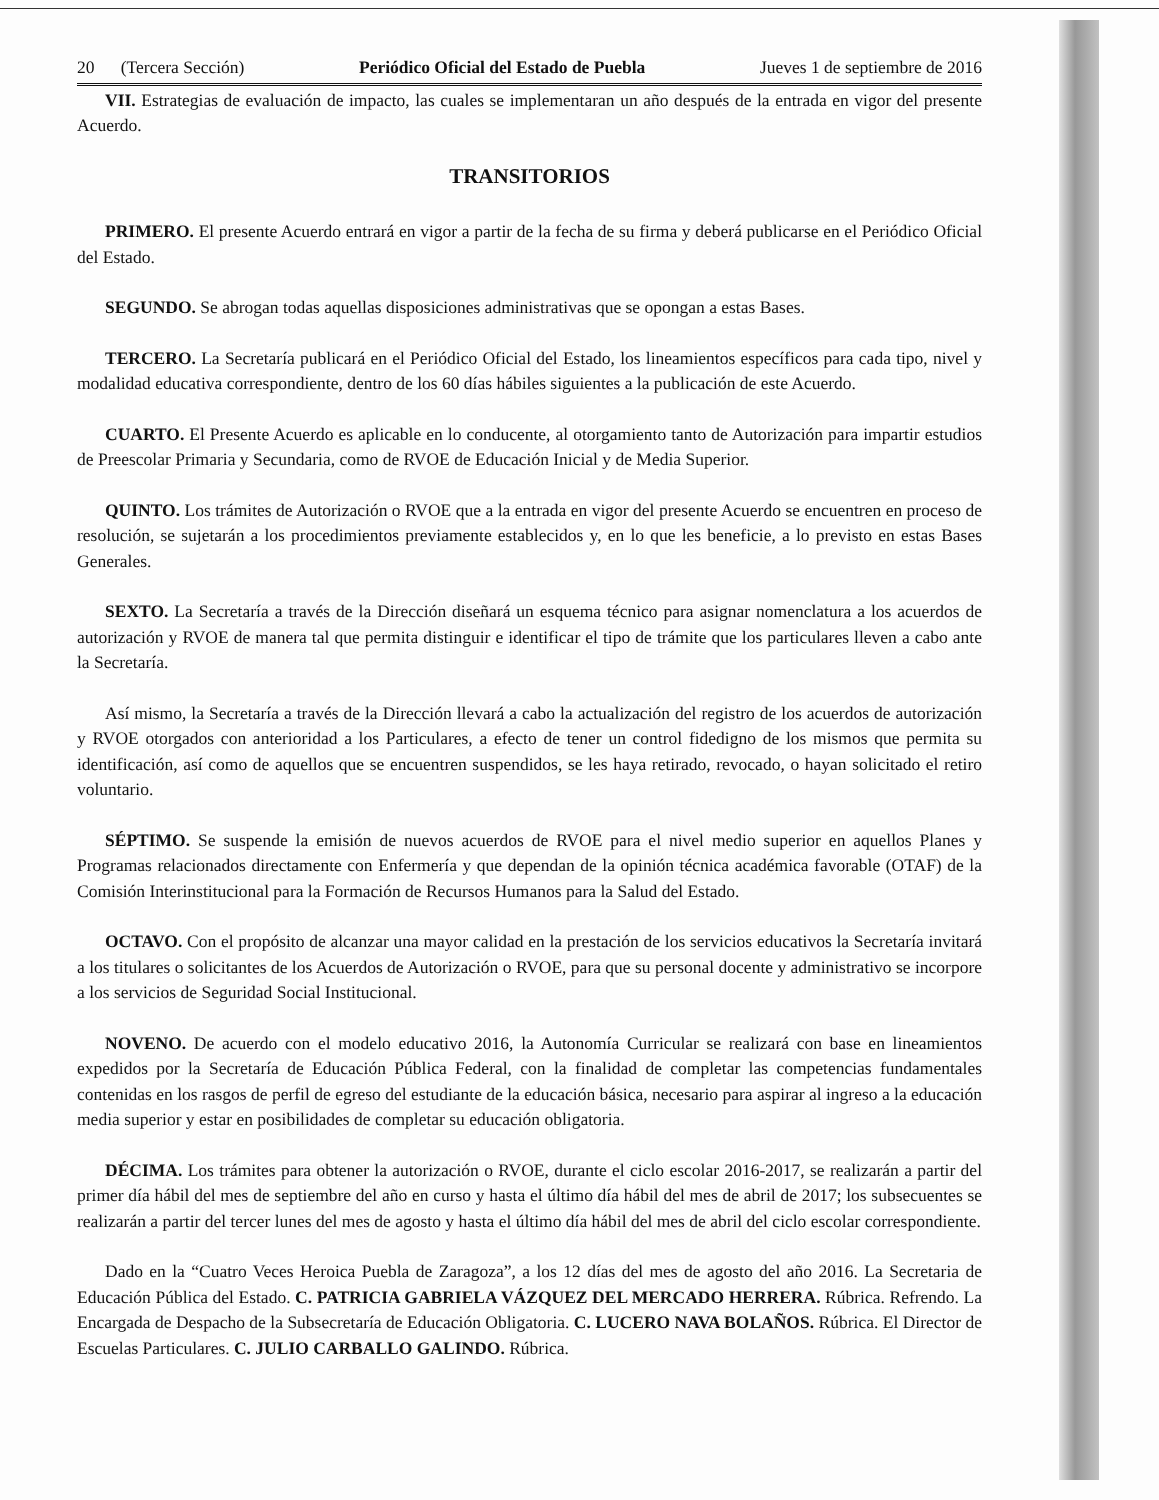20 (Tercera Sección) Periódico Oficial del Estado de Puebla Jueves 1 de septiembre de 2016
VII. Estrategias de evaluación de impacto, las cuales se implementaran un año después de la entrada en vigor del presente Acuerdo.
TRANSITORIOS
PRIMERO. El presente Acuerdo entrará en vigor a partir de la fecha de su firma y deberá publicarse en el Periódico Oficial del Estado.
SEGUNDO. Se abrogan todas aquellas disposiciones administrativas que se opongan a estas Bases.
TERCERO. La Secretaría publicará en el Periódico Oficial del Estado, los lineamientos específicos para cada tipo, nivel y modalidad educativa correspondiente, dentro de los 60 días hábiles siguientes a la publicación de este Acuerdo.
CUARTO. El Presente Acuerdo es aplicable en lo conducente, al otorgamiento tanto de Autorización para impartir estudios de Preescolar Primaria y Secundaria, como de RVOE de Educación Inicial y de Media Superior.
QUINTO. Los trámites de Autorización o RVOE que a la entrada en vigor del presente Acuerdo se encuentren en proceso de resolución, se sujetarán a los procedimientos previamente establecidos y, en lo que les beneficie, a lo previsto en estas Bases Generales.
SEXTO. La Secretaría a través de la Dirección diseñará un esquema técnico para asignar nomenclatura a los acuerdos de autorización y RVOE de manera tal que permita distinguir e identificar el tipo de trámite que los particulares lleven a cabo ante la Secretaría.
Así mismo, la Secretaría a través de la Dirección llevará a cabo la actualización del registro de los acuerdos de autorización y RVOE otorgados con anterioridad a los Particulares, a efecto de tener un control fidedigno de los mismos que permita su identificación, así como de aquellos que se encuentren suspendidos, se les haya retirado, revocado, o hayan solicitado el retiro voluntario.
SÉPTIMO. Se suspende la emisión de nuevos acuerdos de RVOE para el nivel medio superior en aquellos Planes y Programas relacionados directamente con Enfermería y que dependan de la opinión técnica académica favorable (OTAF) de la Comisión Interinstitucional para la Formación de Recursos Humanos para la Salud del Estado.
OCTAVO. Con el propósito de alcanzar una mayor calidad en la prestación de los servicios educativos la Secretaría invitará a los titulares o solicitantes de los Acuerdos de Autorización o RVOE, para que su personal docente y administrativo se incorpore a los servicios de Seguridad Social Institucional.
NOVENO. De acuerdo con el modelo educativo 2016, la Autonomía Curricular se realizará con base en lineamientos expedidos por la Secretaría de Educación Pública Federal, con la finalidad de completar las competencias fundamentales contenidas en los rasgos de perfil de egreso del estudiante de la educación básica, necesario para aspirar al ingreso a la educación media superior y estar en posibilidades de completar su educación obligatoria.
DÉCIMA. Los trámites para obtener la autorización o RVOE, durante el ciclo escolar 2016-2017, se realizarán a partir del primer día hábil del mes de septiembre del año en curso y hasta el último día hábil del mes de abril de 2017; los subsecuentes se realizarán a partir del tercer lunes del mes de agosto y hasta el último día hábil del mes de abril del ciclo escolar correspondiente.
Dado en la “Cuatro Veces Heroica Puebla de Zaragoza”, a los 12 días del mes de agosto del año 2016. La Secretaria de Educación Pública del Estado. C. PATRICIA GABRIELA VÁZQUEZ DEL MERCADO HERRERA. Rúbrica. Refrendo. La Encargada de Despacho de la Subsecretaría de Educación Obligatoria. C. LUCERO NAVA BOLAÑOS. Rúbrica. El Director de Escuelas Particulares. C. JULIO CARBALLO GALINDO. Rúbrica.